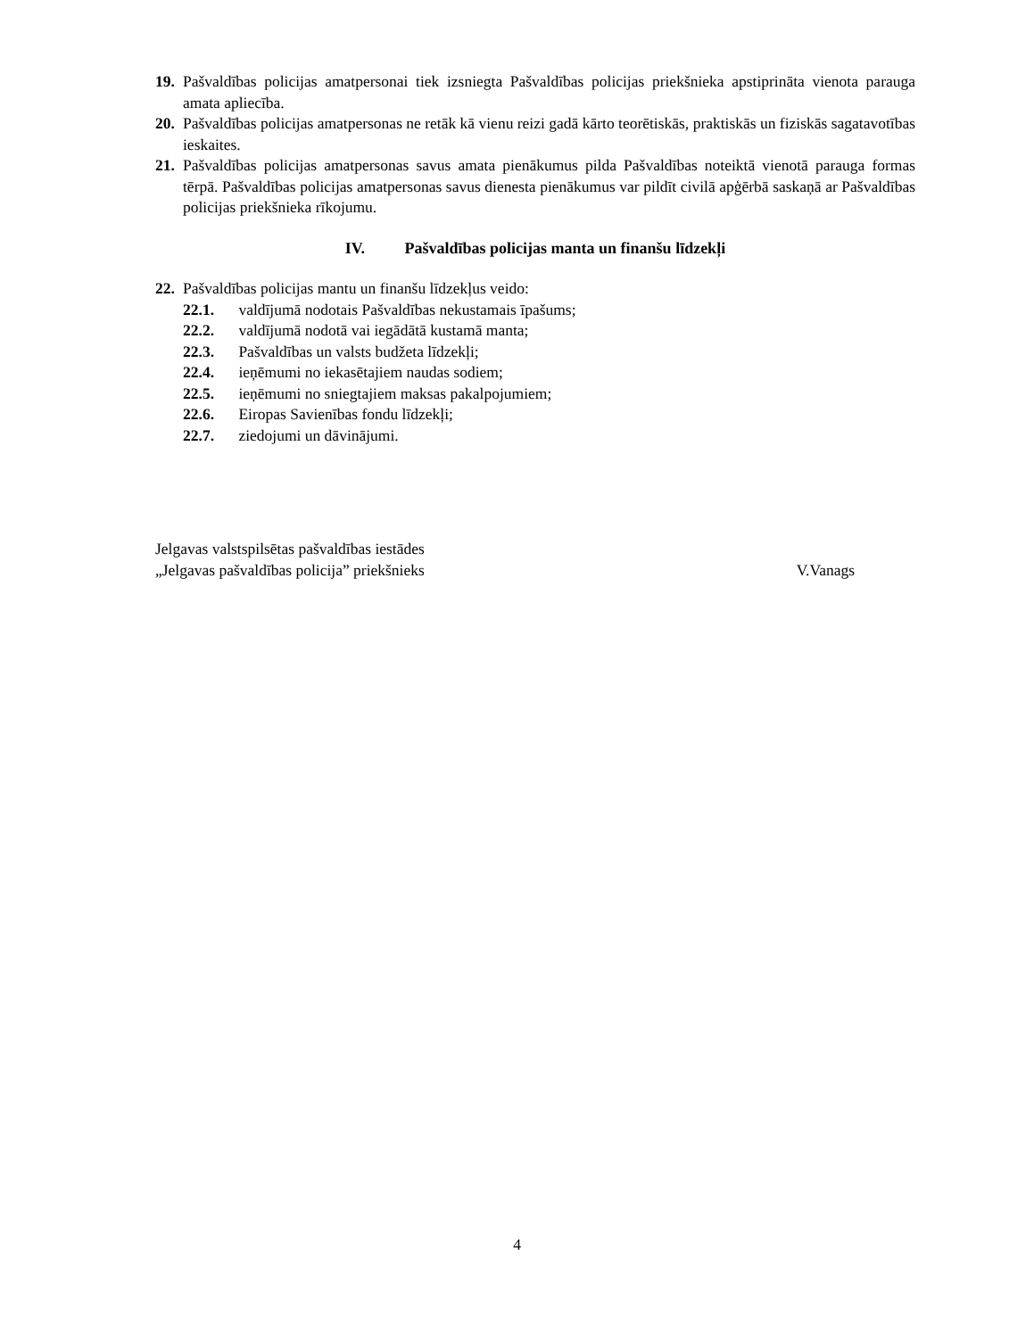19. Pašvaldības policijas amatpersonai tiek izsniegta Pašvaldības policijas priekšnieka apstiprināta vienota parauga amata apliecība.
20. Pašvaldības policijas amatpersonas ne retāk kā vienu reizi gadā kārto teorētiskās, praktiskās un fiziskās sagatavotības ieskaites.
21. Pašvaldības policijas amatpersonas savus amata pienākumus pilda Pašvaldības noteiktā vienotā parauga formas tērpā. Pašvaldības policijas amatpersonas savus dienesta pienākumus var pildīt civilā apģērbā saskaņā ar Pašvaldības policijas priekšnieka rīkojumu.
IV. Pašvaldības policijas manta un finanšu līdzekļi
22. Pašvaldības policijas mantu un finanšu līdzekļus veido:
22.1. valdījumā nodotais Pašvaldības nekustamais īpašums;
22.2. valdījumā nodotā vai iegādātā kustamā manta;
22.3. Pašvaldības un valsts budžeta līdzekļi;
22.4. ieņēmumi no iekasētajiem naudas sodiem;
22.5. ieņēmumi no sniegtajiem maksas pakalpojumiem;
22.6. Eiropas Savienības fondu līdzekļi;
22.7. ziedojumi un dāvinājumi.
Jelgavas valstspilsētas pašvaldības iestādes
„Jelgavas pašvaldības policija” priekšnieks
V.Vanags
4